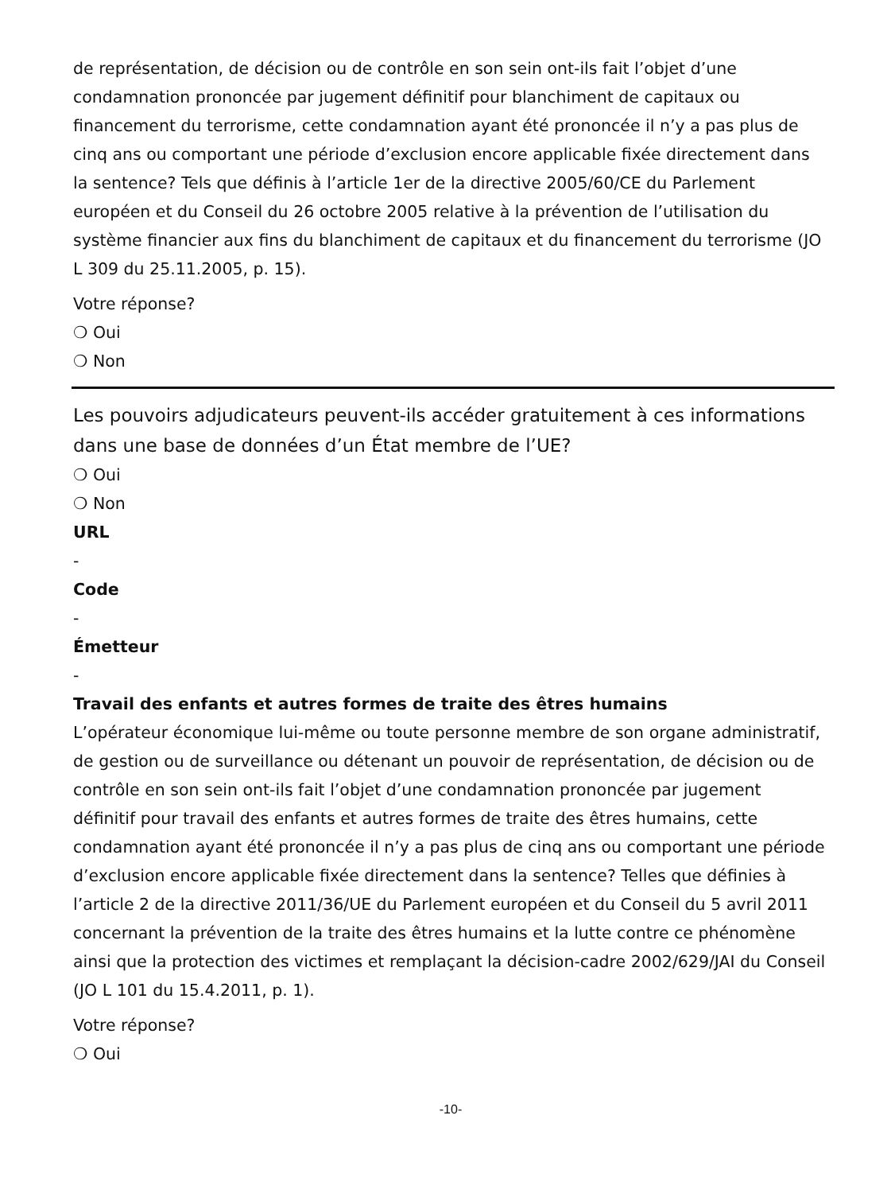de représentation, de décision ou de contrôle en son sein ont-ils fait l’objet d’une condamnation prononcée par jugement définitif pour blanchiment de capitaux ou financement du terrorisme, cette condamnation ayant été prononcée il n’y a pas plus de cinq ans ou comportant une période d’exclusion encore applicable fixée directement dans la sentence? Tels que définis à l’article 1er de la directive 2005/60/CE du Parlement européen et du Conseil du 26 octobre 2005 relative à la prévention de l’utilisation du système financier aux fins du blanchiment de capitaux et du financement du terrorisme (JO L 309 du 25.11.2005, p. 15).
Votre réponse?
❍ Oui
❍ Non
Les pouvoirs adjudicateurs peuvent-ils accéder gratuitement à ces informations dans une base de données d’un État membre de l’UE?
❍ Oui
❍ Non
URL
-
Code
-
Émetteur
-
Travail des enfants et autres formes de traite des êtres humains
L’opérateur économique lui-même ou toute personne membre de son organe administratif, de gestion ou de surveillance ou détenant un pouvoir de représentation, de décision ou de contrôle en son sein ont-ils fait l’objet d’une condamnation prononcée par jugement définitif pour travail des enfants et autres formes de traite des êtres humains, cette condamnation ayant été prononcée il n’y a pas plus de cinq ans ou comportant une période d’exclusion encore applicable fixée directement dans la sentence? Telles que définies à l’article 2 de la directive 2011/36/UE du Parlement européen et du Conseil du 5 avril 2011 concernant la prévention de la traite des êtres humains et la lutte contre ce phénomène ainsi que la protection des victimes et remplaçant la décision-cadre 2002/629/JAI du Conseil (JO L 101 du 15.4.2011, p. 1).
Votre réponse?
❍ Oui
-10-